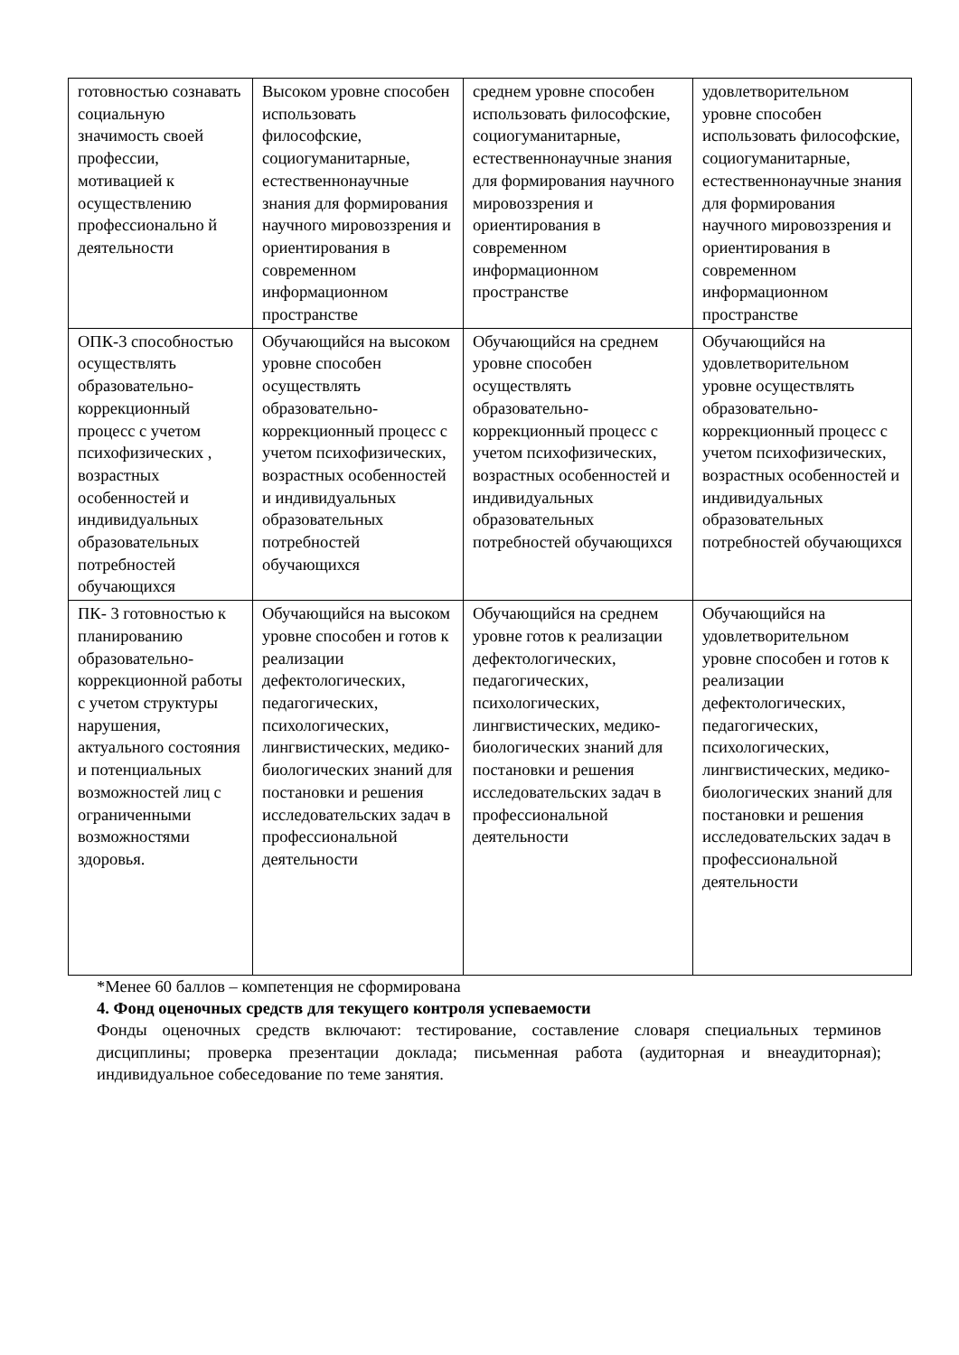| готовностью сознавать социальную значимость своей профессии, мотивацией к осуществлению профессионально й деятельности | Высоком уровне способен использовать философские, социогуманитарные, естественнонаучные знания для формирования научного мировоззрения и ориентирования в современном информационном пространстве | среднем уровне способен использовать философские, социогуманитарные, естественнонаучные знания для формирования научного мировоззрения и ориентирования в современном информационном пространстве | удовлетворительном уровне способен использовать философские, социогуманитарные, естественнонаучные знания для формирования научного мировоззрения и ориентирования в современном информационном пространстве |
| ОПК-3 способностью осуществлять образовательно-коррекционный процесс с учетом психофизических , возрастных особенностей и индивидуальных образовательных потребностей обучающихся | Обучающийся на высоком уровне способен осуществлять образовательно-коррекционный процесс с учетом психофизических, возрастных особенностей и индивидуальных образовательных потребностей обучающихся | Обучающийся на среднем уровне способен осуществлять образовательно-коррекционный процесс с учетом психофизических, возрастных особенностей и индивидуальных образовательных потребностей обучающихся | Обучающийся на удовлетворительном уровне осуществлять образовательно-коррекционный процесс с учетом психофизических, возрастных особенностей и индивидуальных образовательных потребностей обучающихся |
| ПК- 3 готовностью к планированию образовательно-коррекционной работы с учетом структуры нарушения, актуального состояния и потенциальных возможностей лиц с ограниченными возможностями здоровья. | Обучающийся на высоком уровне способен и готов к реализации дефектологических, педагогических, психологических, лингвистических, медико-биологических знаний для постановки и решения исследовательских задач в профессиональной деятельности | Обучающийся на среднем уровне готов к реализации дефектологических, педагогических, психологических, лингвистических, медико-биологических знаний для постановки и решения исследовательских задач в профессиональной деятельности | Обучающийся на удовлетворительном уровне способен и готов к реализации дефектологических, педагогических, психологических, лингвистических, медико-биологических знаний для постановки и решения исследовательских задач в профессиональной деятельности |
*Менее 60 баллов – компетенция не сформирована
4. Фонд оценочных средств для текущего контроля успеваемости
Фонды оценочных средств включают: тестирование, составление словаря специальных терминов дисциплины; проверка презентации доклада; письменная работа (аудиторная и внеаудиторная); индивидуальное собеседование по теме занятия.